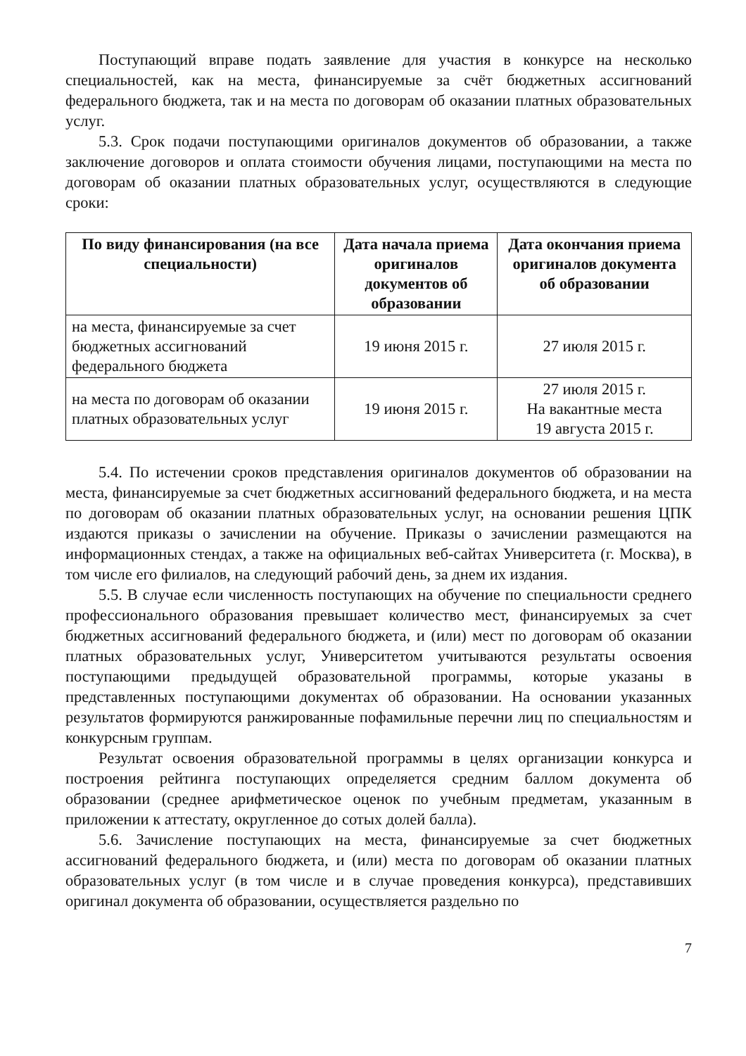Поступающий вправе подать заявление для участия в конкурсе на несколько специальностей, как на места, финансируемые за счёт бюджетных ассигнований федерального бюджета, так и на места по договорам об оказании платных образовательных услуг.
5.3. Срок подачи поступающими оригиналов документов об образовании, а также заключение договоров и оплата стоимости обучения лицами, поступающими на места по договорам об оказании платных образовательных услуг, осуществляются в следующие сроки:
| По виду финансирования (на все специальности) | Дата начала приема оригиналов документов об образовании | Дата окончания приема оригиналов документа об образовании |
| --- | --- | --- |
| на места, финансируемые за счет бюджетных ассигнований федерального бюджета | 19 июня 2015 г. | 27 июля 2015 г. |
| на места по договорам об оказании платных образовательных услуг | 19 июня 2015 г. | 27 июля 2015 г. На вакантные места 19 августа 2015 г. |
5.4. По истечении сроков представления оригиналов документов об образовании на места, финансируемые за счет бюджетных ассигнований федерального бюджета, и на места по договорам об оказании платных образовательных услуг, на основании решения ЦПК издаются приказы о зачислении на обучение. Приказы о зачислении размещаются на информационных стендах, а также на официальных веб-сайтах Университета (г. Москва), в том числе его филиалов, на следующий рабочий день, за днем их издания.
5.5. В случае если численность поступающих на обучение по специальности среднего профессионального образования превышает количество мест, финансируемых за счет бюджетных ассигнований федерального бюджета, и (или) мест по договорам об оказании платных образовательных услуг, Университетом учитываются результаты освоения поступающими предыдущей образовательной программы, которые указаны в представленных поступающими документах об образовании. На основании указанных результатов формируются ранжированные пофамильные перечни лиц по специальностям и конкурсным группам.
Результат освоения образовательной программы в целях организации конкурса и построения рейтинга поступающих определяется средним баллом документа об образовании (среднее арифметическое оценок по учебным предметам, указанным в приложении к аттестату, округленное до сотых долей балла).
5.6. Зачисление поступающих на места, финансируемые за счет бюджетных ассигнований федерального бюджета, и (или) места по договорам об оказании платных образовательных услуг (в том числе и в случае проведения конкурса), представивших оригинал документа об образовании, осуществляется раздельно по
7